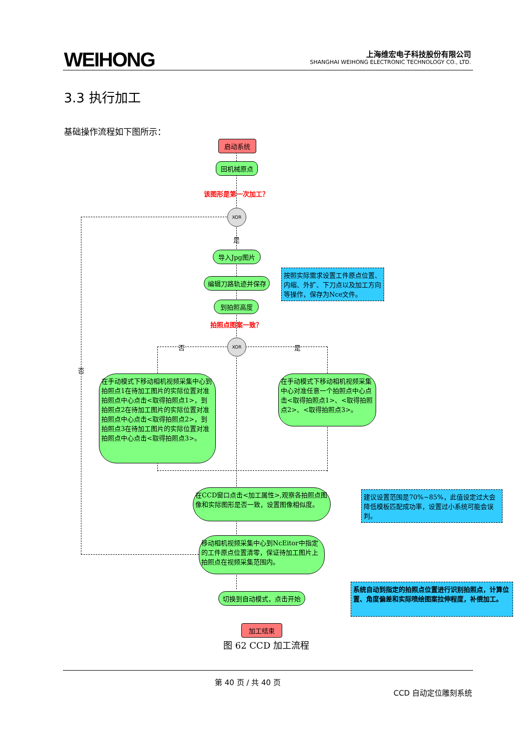WEIHONG
上海维宏电子科技股份有限公司
SHANGHAI WEIHONG ELECTRONIC TECHNOLOGY CO., LTD.
3.3 执行加工
基础操作流程如下图所示：
启动系统
回机械原点
该图形是第一次加工？
XOR
是
导入Jpg图片
编辑刀路轨迹并保存
按照实际需求设置工件原点位置、内缩、外扩、下刀点以及加工方向等操作，保存为Nce文件。
到拍照高度
拍照点图案一致？
XOR
否 是
否
在手动模式下移动相机视频采集中心到拍照点1在待加工图片的实际位置对准拍照点中心点击<取得拍照点1>，到拍照点2在待加工图片的实际位置对准拍照点中心点击<取得拍照点2>，到拍照点3在待加工图片的实际位置对准拍照点中心点击<取得拍照点3>。
在手动模式下移动相机视频采集中心对准任意一个拍照点中心点击<取得拍照点1>、<取得拍照点2>、<取得拍照点3>。
在CCD窗口点击<加工属性>,观察各拍照点图像和实际图形是否一致，设置图像相似度。
建议设置范围是70%~85%，此值设定过大会降低模板匹配成功率，设置过小系统可能会误判。
移动相机视频采集中心到NcEitor中指定的工件原点位置清零，保证待加工图片上拍照点在视频采集范围内。
切换到自动模式，点击开始
系统自动到指定的拍照点位置进行识别拍照点，计算位置、角度偏差和实际喷绘图案拉伸程度，补偿加工。
加工结束
图 62 CCD 加工流程
第 40 页 / 共 40 页
CCD 自动定位雕刻系统